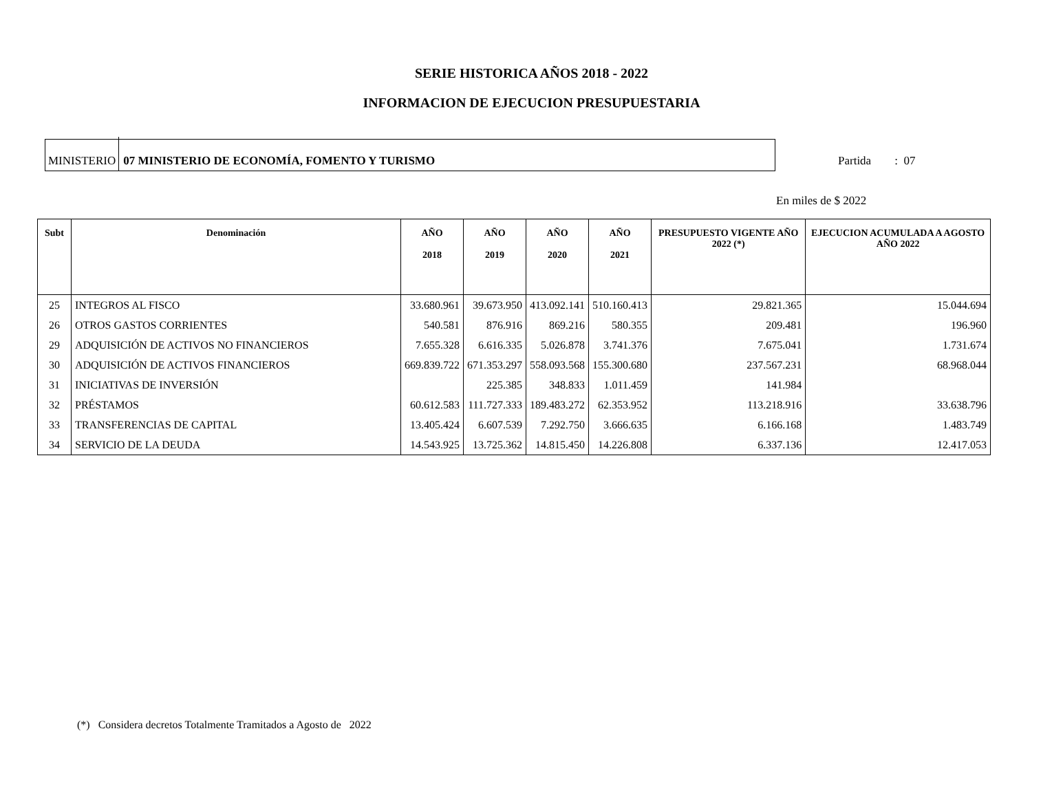SERIE HISTORICA AÑOS 2018 - 2022
INFORMACION DE EJECUCION PRESUPUESTARIA
MINISTERIO 07 MINISTERIO DE ECONOMÍA, FOMENTO Y TURISMO
Partida : 07
En miles de $ 2022
| Subt | Denominación | AÑO 2018 | AÑO 2019 | AÑO 2020 | AÑO 2021 | PRESUPUESTO VIGENTE AÑO 2022 (*) | EJECUCION ACUMULADA A AGOSTO AÑO 2022 |
| --- | --- | --- | --- | --- | --- | --- | --- |
| 25 | INTEGROS AL FISCO | 33.680.961 | 39.673.950 | 413.092.141 | 510.160.413 | 29.821.365 | 15.044.694 |
| 26 | OTROS GASTOS CORRIENTES | 540.581 | 876.916 | 869.216 | 580.355 | 209.481 | 196.960 |
| 29 | ADQUISICIÓN DE ACTIVOS NO FINANCIEROS | 7.655.328 | 6.616.335 | 5.026.878 | 3.741.376 | 7.675.041 | 1.731.674 |
| 30 | ADQUISICIÓN DE ACTIVOS FINANCIEROS | 669.839.722 | 671.353.297 | 558.093.568 | 155.300.680 | 237.567.231 | 68.968.044 |
| 31 | INICIATIVAS DE INVERSIÓN | | 225.385 | 348.833 | 1.011.459 | 141.984 | |
| 32 | PRÉSTAMOS | 60.612.583 | 111.727.333 | 189.483.272 | 62.353.952 | 113.218.916 | 33.638.796 |
| 33 | TRANSFERENCIAS DE CAPITAL | 13.405.424 | 6.607.539 | 7.292.750 | 3.666.635 | 6.166.168 | 1.483.749 |
| 34 | SERVICIO DE LA DEUDA | 14.543.925 | 13.725.362 | 14.815.450 | 14.226.808 | 6.337.136 | 12.417.053 |
(*) Considera decretos Totalmente Tramitados a Agosto de 2022